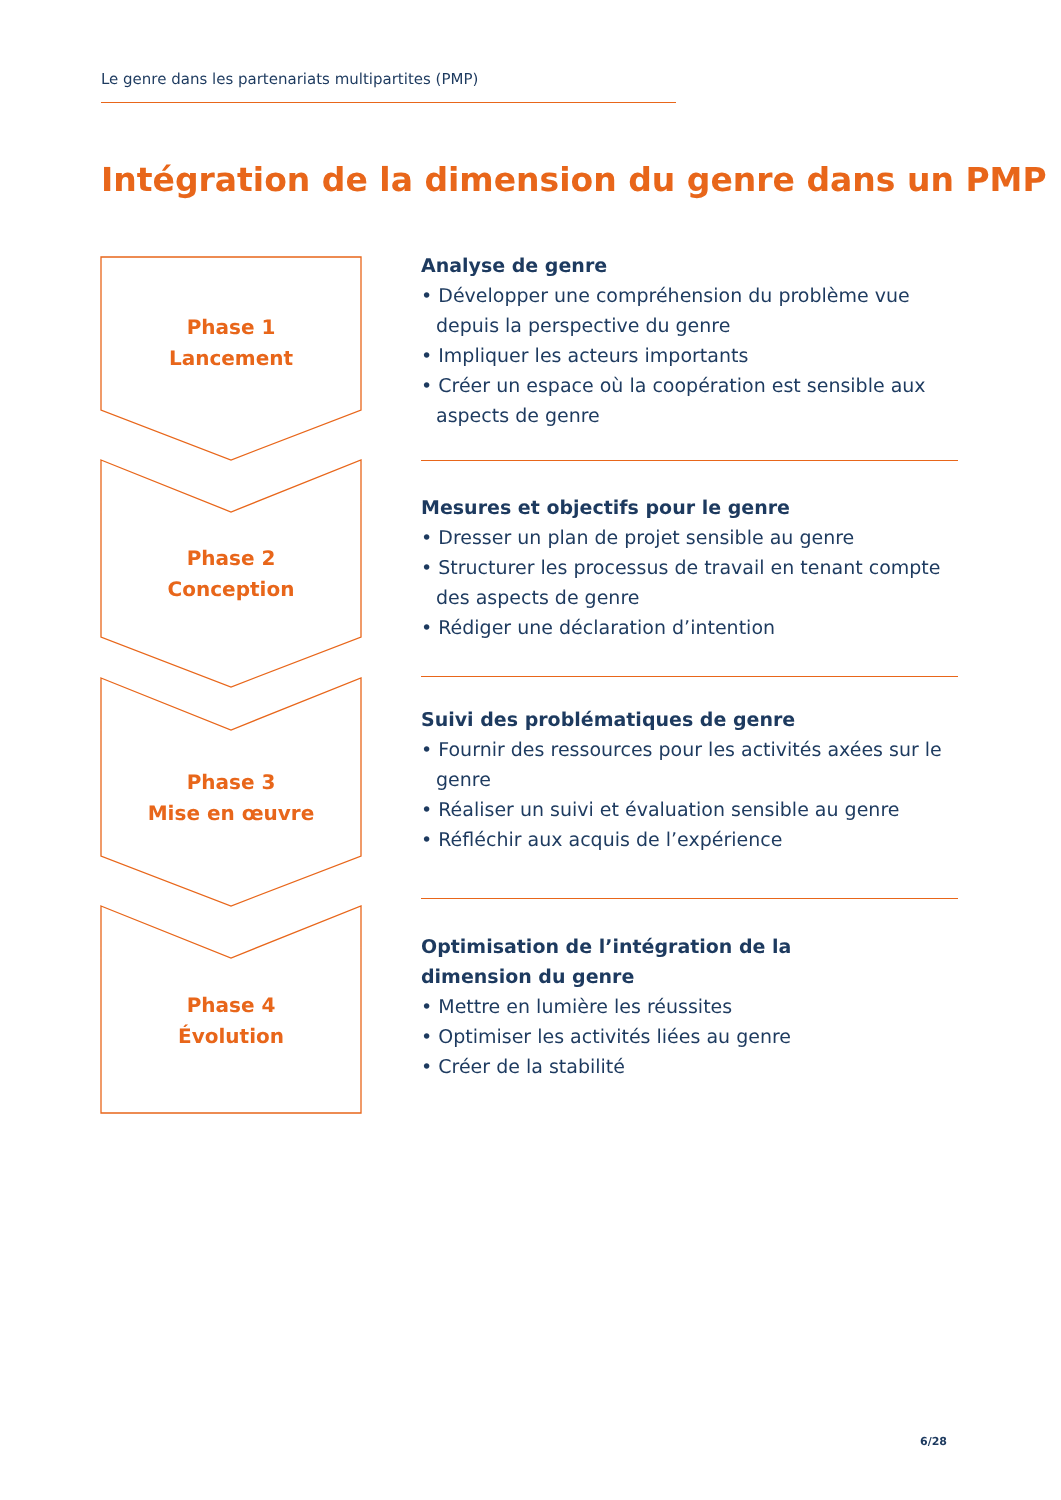Le genre dans les partenariats multipartites (PMP)
Intégration de la dimension du genre dans un PMP
Phase 1
Lancement
Phase 2
Conception
Phase 3
Mise en œuvre
Phase 4
Évolution
Analyse de genre
• Développer une compréhension du problème vue depuis la perspective du genre
• Impliquer les acteurs importants
• Créer un espace où la coopération est sensible aux aspects de genre
Mesures et objectifs pour le genre
• Dresser un plan de projet sensible au genre
• Structurer les processus de travail en tenant compte des aspects de genre
• Rédiger une déclaration d’intention
Suivi des problématiques de genre
• Fournir des ressources pour les activités axées sur le genre
• Réaliser un suivi et évaluation sensible au genre
• Réfléchir aux acquis de l’expérience
Optimisation de l’intégration de la
dimension du genre
• Mettre en lumière les réussites
• Optimiser les activités liées au genre
• Créer de la stabilité
6/28